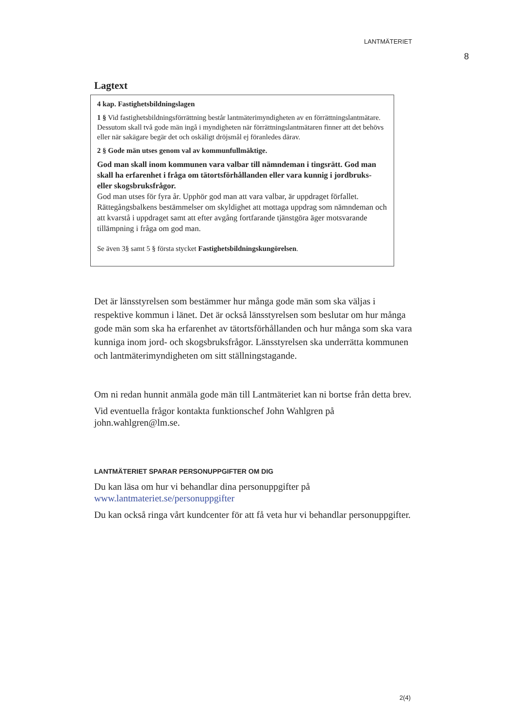LANTMÄTERIET
8
Lagtext
4 kap. Fastighetsbildningslagen
1 § Vid fastighetsbildningsförrättning består lantmäterimyndigheten av en förrättningslantmätare. Dessutom skall två gode män ingå i myndigheten när förrättningslantmätaren finner att det behövs eller när sakägare begär det och oskäligt dröjsmål ej föranledes därav.
2 § Gode män utses genom val av kommunfullmäktige.
God man skall inom kommunen vara valbar till nämndeman i tingsrätt. God man skall ha erfarenhet i fråga om tätortsförhållanden eller vara kunnig i jordbruks- eller skogsbruksfrågor.
God man utses för fyra år. Upphör god man att vara valbar, är uppdraget förfallet.
Rättegångsbalkens bestämmelser om skyldighet att mottaga uppdrag som nämndeman och att kvarstå i uppdraget samt att efter avgång fortfarande tjänstgöra äger motsvarande tillämpning i fråga om god man.
Se även 3§ samt 5 § första stycket Fastighetsbildningskungörelsen.
Det är länsstyrelsen som bestämmer hur många gode män som ska väljas i respektive kommun i länet. Det är också länsstyrelsen som beslutar om hur många gode män som ska ha erfarenhet av tätortsförhållanden och hur många som ska vara kunniga inom jord- och skogsbruksfrågor. Länsstyrelsen ska underrätta kommunen och lantmäterimyndigheten om sitt ställningstagande.
Om ni redan hunnit anmäla gode män till Lantmäteriet kan ni bortse från detta brev.
Vid eventuella frågor kontakta funktionschef John Wahlgren på john.wahlgren@lm.se.
LANTMÄTERIET SPARAR PERSONUPPGIFTER OM DIG
Du kan läsa om hur vi behandlar dina personuppgifter på www.lantmateriet.se/personuppgifter
Du kan också ringa vårt kundcenter för att få veta hur vi behandlar personuppgifter.
2(4)